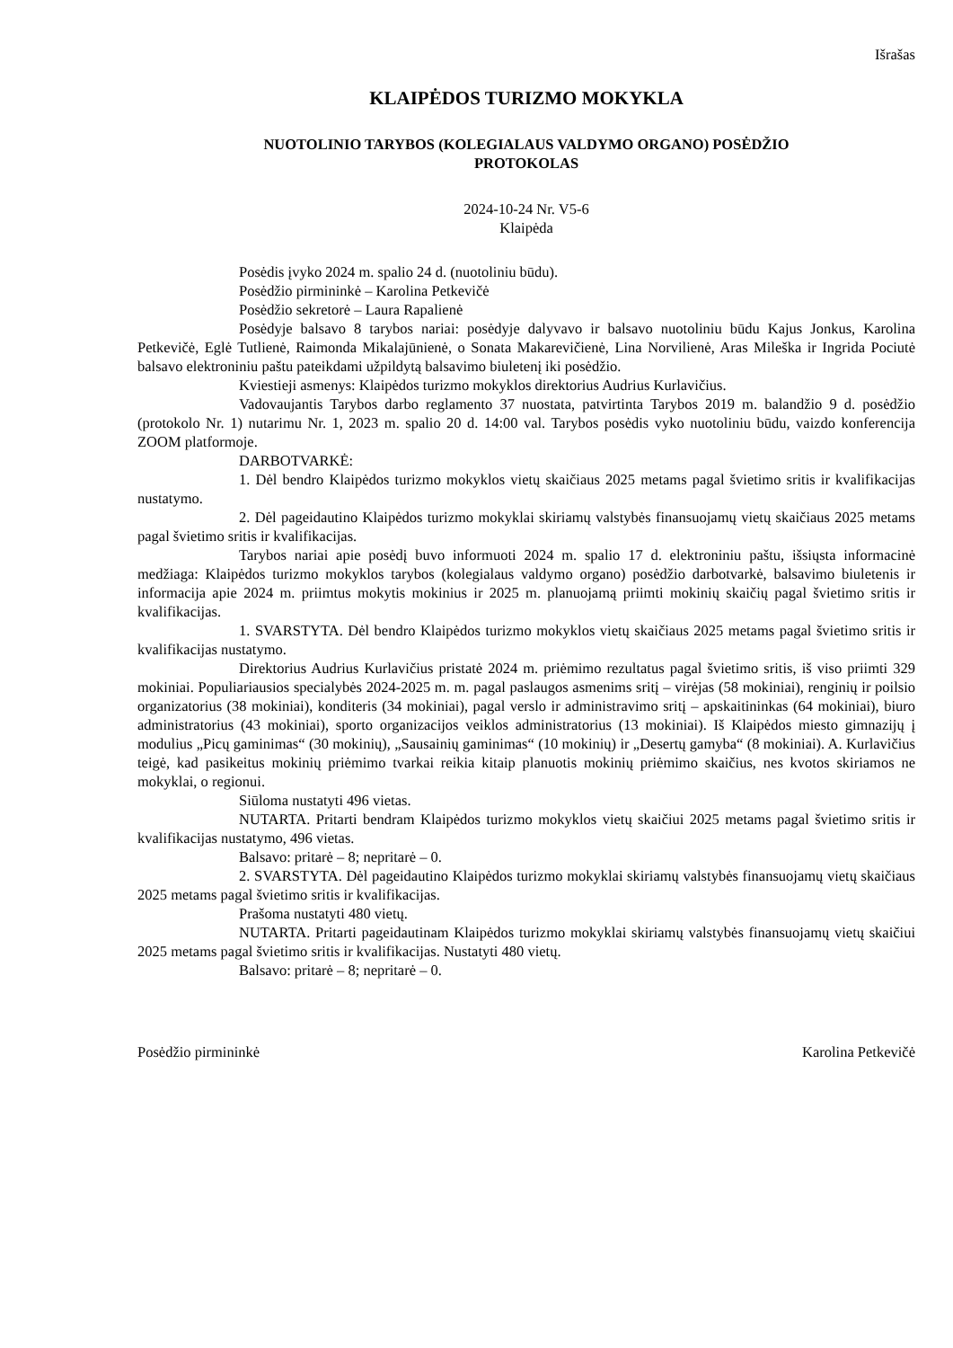Išrašas
KLAIPĖDOS TURIZMO MOKYKLA
NUOTOLINIO TARYBOS (KOLEGIALAUS VALDYMO ORGANO) POSĖDŽIO
PROTOKOLAS
2024-10-24 Nr. V5-6
Klaipėda
Posėdis įvyko 2024 m. spalio 24 d. (nuotoliniu būdu).
Posėdžio pirmininkė – Karolina Petkevičė
Posėdžio sekretorė – Laura Rapalienė
Posėdyje balsavo 8 tarybos nariai: posėdyje dalyvavo ir balsavo nuotoliniu būdu Kajus Jonkus, Karolina Petkevičė, Eglė Tutlienė, Raimonda Mikalajūnienė, o Sonata Makarevičienė, Lina Norvilienė, Aras Mileška ir Ingrida Pociutė balsavo elektroniniu paštu pateikdami užpildytą balsavimo biuletenį iki posėdžio.
Kviestieji asmenys: Klaipėdos turizmo mokyklos direktorius Audrius Kurlavičius.
Vadovaujantis Tarybos darbo reglamento 37 nuostata, patvirtinta Tarybos 2019 m. balandžio 9 d. posėdžio (protokolo Nr. 1) nutarimu Nr. 1, 2023 m. spalio 20 d. 14:00 val. Tarybos posėdis vyko nuotoliniu būdu, vaizdo konferencija ZOOM platformoje.
DARBOTVARKĖ:
1. Dėl bendro Klaipėdos turizmo mokyklos vietų skaičiaus 2025 metams pagal švietimo sritis ir kvalifikacijas nustatymo.
2. Dėl pageidautino Klaipėdos turizmo mokyklai skiriamų valstybės finansuojamų vietų skaičiaus 2025 metams pagal švietimo sritis ir kvalifikacijas.
Tarybos nariai apie posėdį buvo informuoti 2024 m. spalio 17 d. elektroniniu paštu, išsiųsta informacinė medžiaga: Klaipėdos turizmo mokyklos tarybos (kolegialaus valdymo organo) posėdžio darbotvarkė, balsavimo biuletenis ir informacija apie 2024 m. priimtus mokytis mokinius ir 2025 m. planuojamą priimti mokinių skaičių pagal švietimo sritis ir kvalifikacijas.
1. SVARSTYTA. Dėl bendro Klaipėdos turizmo mokyklos vietų skaičiaus 2025 metams pagal švietimo sritis ir kvalifikacijas nustatymo.
Direktorius Audrius Kurlavičius pristatė 2024 m. priėmimo rezultatus pagal švietimo sritis, iš viso priimti 329 mokiniai. Populiariausios specialybės 2024-2025 m. m. pagal paslaugos asmenims sritį – virėjas (58 mokiniai), renginių ir poilsio organizatorius (38 mokiniai), konditeris (34 mokiniai), pagal verslo ir administravimo sritį – apskaitininkas (64 mokiniai), biuro administratorius (43 mokiniai), sporto organizacijos veiklos administratorius (13 mokiniai). Iš Klaipėdos miesto gimnazijų į modulius „Picų gaminimas“ (30 mokinių), „Sausainių gaminimas“ (10 mokinių) ir „Desertų gamyba“ (8 mokiniai). A. Kurlavičius teigė, kad pasikeitus mokinių priėmimo tvarkai reikia kitaip planuotis mokinių priėmimo skaičius, nes kvotos skiriamos ne mokyklai, o regionui.
Siūloma nustatyti 496 vietas.
NUTARTA. Pritarti bendram Klaipėdos turizmo mokyklos vietų skaičiui 2025 metams pagal švietimo sritis ir kvalifikacijas nustatymo, 496 vietas.
Balsavo: pritarė – 8; nepritarė – 0.
2. SVARSTYTA. Dėl pageidautino Klaipėdos turizmo mokyklai skiriamų valstybės finansuojamų vietų skaičiaus 2025 metams pagal švietimo sritis ir kvalifikacijas.
Prašoma nustatyti 480 vietų.
NUTARTA. Pritarti pageidautinam Klaipėdos turizmo mokyklai skiriamų valstybės finansuojamų vietų skaičiui 2025 metams pagal švietimo sritis ir kvalifikacijas. Nustatyti 480 vietų.
Balsavo: pritarė – 8; nepritarė – 0.
Posėdžio pirmininkė Karolina Petkevičė